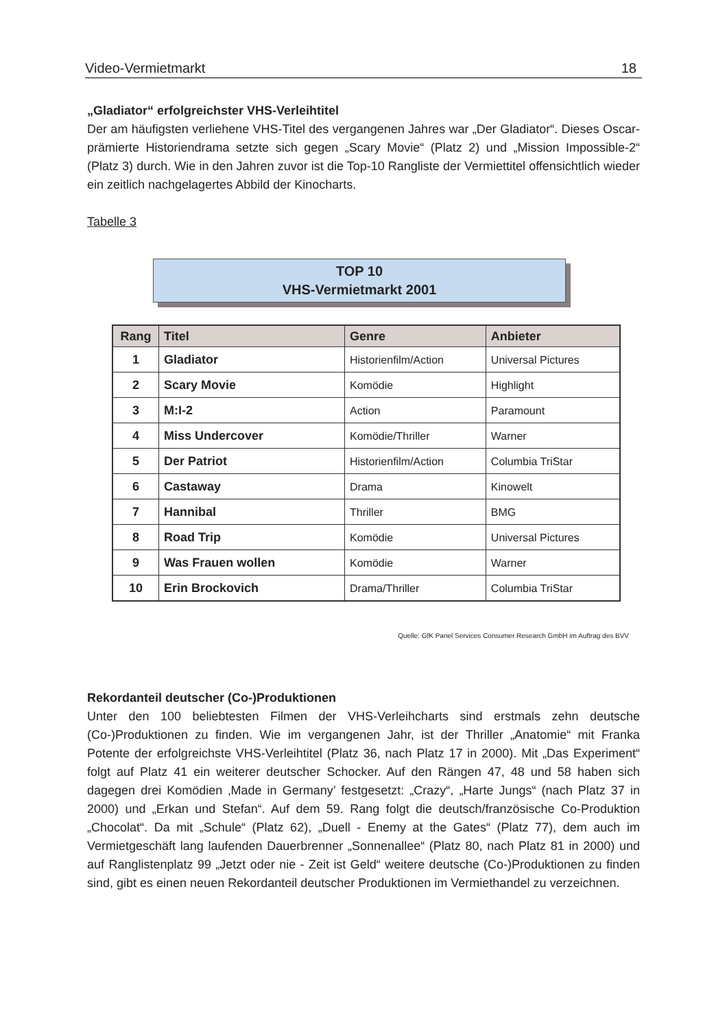Video-Vermietmarkt 18
„Gladiator“ erfolgreichster VHS-Verleihtitel
Der am häufigsten verliehene VHS-Titel des vergangenen Jahres war „Der Gladiator“. Dieses Oscar-prämierte Historiendrama setzte sich gegen „Scary Movie“ (Platz 2) und „Mission Impossible-2“ (Platz 3) durch. Wie in den Jahren zuvor ist die Top-10 Rangliste der Vermiettitel offensichtlich wieder ein zeitlich nachgelagertes Abbild der Kinocharts.
Tabelle 3
TOP 10
VHS-Vermietmarkt 2001
| Rang | Titel | Genre | Anbieter |
| --- | --- | --- | --- |
| 1 | Gladiator | Historienfilm/Action | Universal Pictures |
| 2 | Scary Movie | Komödie | Highlight |
| 3 | M:I-2 | Action | Paramount |
| 4 | Miss Undercover | Komödie/Thriller | Warner |
| 5 | Der Patriot | Historienfilm/Action | Columbia TriStar |
| 6 | Castaway | Drama | Kinowelt |
| 7 | Hannibal | Thriller | BMG |
| 8 | Road Trip | Komödie | Universal Pictures |
| 9 | Was Frauen wollen | Komödie | Warner |
| 10 | Erin Brockovich | Drama/Thriller | Columbia TriStar |
Quelle: GfK Panel Services Consumer Research GmbH im Auftrag des BVV
Rekordanteil deutscher (Co-)Produktionen
Unter den 100 beliebtesten Filmen der VHS-Verleihcharts sind erstmals zehn deutsche (Co-)Produktionen zu finden. Wie im vergangenen Jahr, ist der Thriller „Anatomie“ mit Franka Potente der erfolgreichste VHS-Verleihtitel (Platz 36, nach Platz 17 in 2000). Mit „Das Experiment“ folgt auf Platz 41 ein weiterer deutscher Schocker. Auf den Rängen 47, 48 und 58 haben sich dagegen drei Komödien ‚Made in Germany’ festgesetzt: „Crazy“, „Harte Jungs“ (nach Platz 37 in 2000) und „Erkan und Stefan“. Auf dem 59. Rang folgt die deutsch/französische Co-Produktion „Chocolat“. Da mit „Schule“ (Platz 62), „Duell - Enemy at the Gates“ (Platz 77), dem auch im Vermietgeschäft lang laufenden Dauerbrenner „Sonnenallee“ (Platz 80, nach Platz 81 in 2000) und auf Ranglistenplatz 99 „Jetzt oder nie - Zeit ist Geld“ weitere deutsche (Co-)Produktionen zu finden sind, gibt es einen neuen Rekordanteil deutscher Produktionen im Vermiethandel zu verzeichnen.